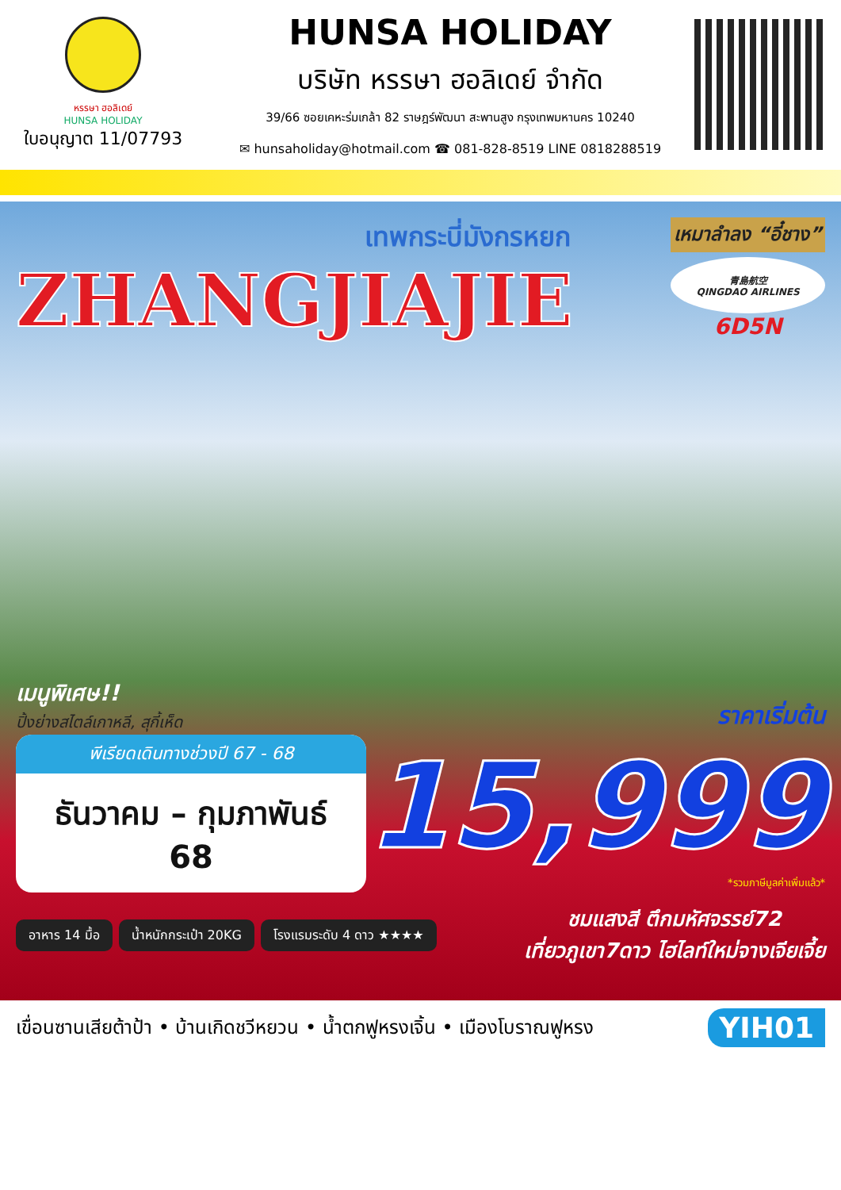หรรษา ฮอลิเดย์
HUNSA HOLIDAY
ใบอนุญาต 11/07793
HUNSA HOLIDAY
บริษัท หรรษา ฮอลิเดย์ จำกัด
39/66 ซอยเคหะร่มเกล้า 82 ราษฎร์พัฒนา สะพานสูง กรุงเทพมหานคร 10240
✉ hunsaholiday@hotmail.com ☎ 081-828-8519 LINE 0818288519
เทพกระบี่มังกรหยก
ZHANGJIAJIE
เหมาลำลง “อี๋ชาง”
青島航空
QINGDAO AIRLINES
6D5N
เมนูพิเศษ!!
ปิ้งย่างสไตล์เกาหลี, สุกี้เห็ด
ราคาเริ่มต้น
พีเรียดเดินทางช่วงปี 67 - 68
ธันวาคม – กุมภาพันธ์ 68
15,999
*รวมภาษีมูลค่าเพิ่มแล้ว*
อาหาร 14 มื้อ น้ำหนักกระเป๋า 20KG โรงแรมระดับ 4 ดาว ★★★★
ชมแสงสี ตึกมหัศจรรย์72
เที่ยวภูเขา7ดาว ไฮไลท์ใหม่จางเจียเจี้ย
เขื่อนซานเสียต้าป้า • บ้านเกิดชวีหยวน • น้ำตกฟูหรงเจิ้น • เมืองโบราณฟูหรง YIH01